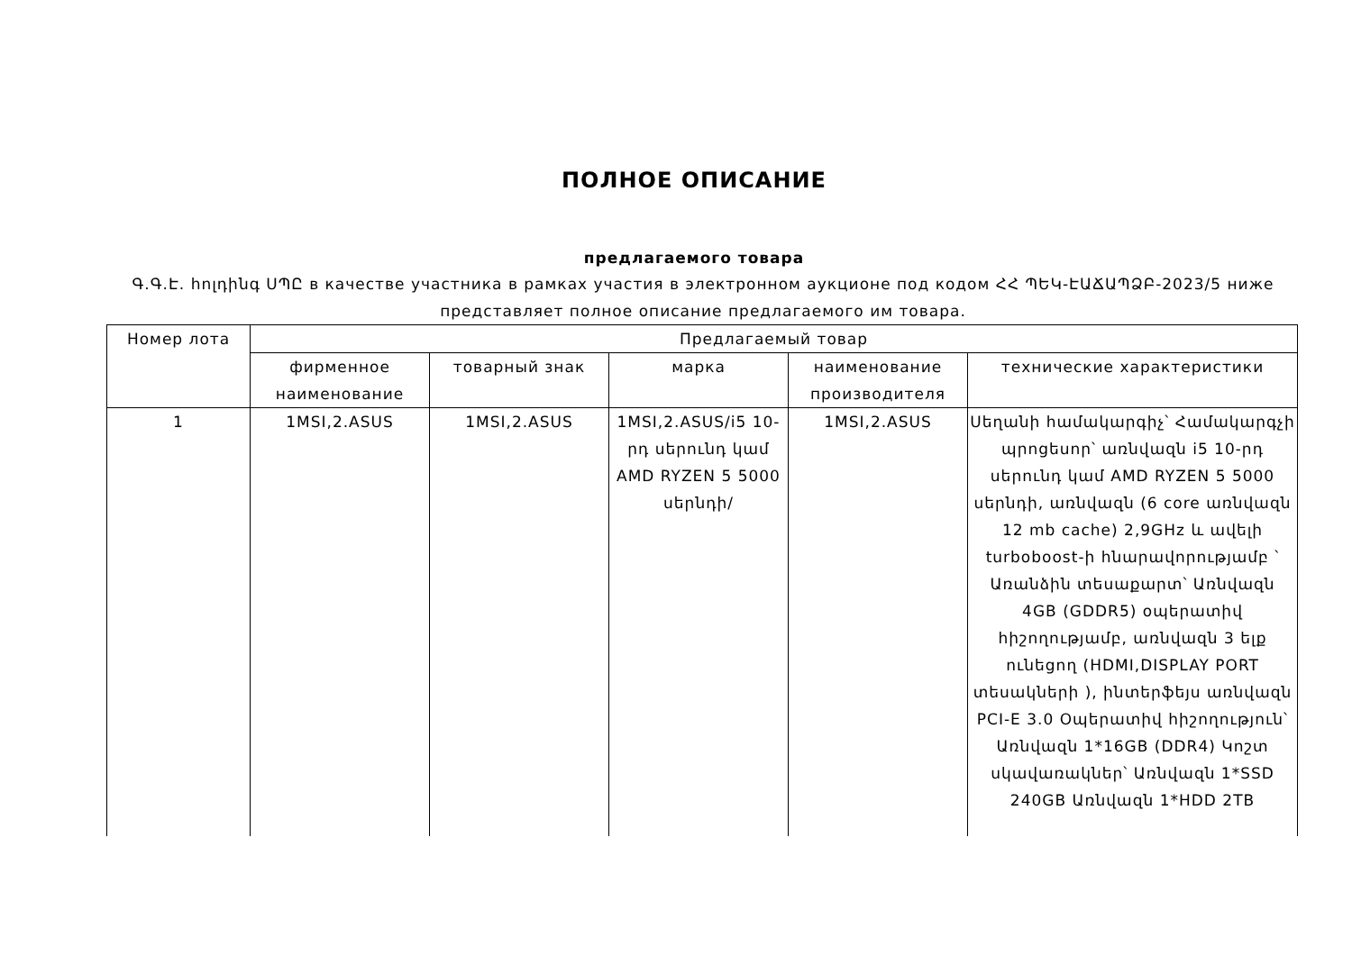ПОЛНОЕ ОПИСАНИЕ
предлагаемого товара
Գ.Գ.Է. հոլդինգ ՍՊԸ в качестве участника в рамках участия в электронном аукционе под кодом ՀՀ ՊԵԿ-ԷԱՃԱՊՁԲ-2023/5 ниже представляет полное описание предлагаемого им товара.
| Номер лота | Предлагаемый товар | | | | |
| --- | --- | --- | --- | --- | --- |
| | фирменное наименование | товарный знак | марка | наименование производителя | технические характеристики |
| 1 | 1MSI,2.ASUS | 1MSI,2.ASUS | 1MSI,2.ASUS/i5 10-րդ սերունդ կամ AMD RYZEN 5 5000 սերնդի/ | 1MSI,2.ASUS | Սեղանի համակարգիչ՝ Համակարգչի պրոցեսոր՝ առնվազն i5 10-րդ սերունդ կամ AMD RYZEN 5 5000 սերնդի, առնվազն (6 core առնվազն 12 mb cache) 2,9GHz և ավելի turboboost-ի հնարավորությամբ ՝ Առանձին տեսաքարտ՝ Առնվազն 4GB (GDDR5) օպերատիվ հիշողությամբ, առնվազն 3 ելք ունեցող (HDMI,DISPLAY PORT տեսակների ), ինտերֆեյս առնվազն PCI-E 3.0 Օպերատիվ հիշողություն՝ Առնվազն 1*16GB (DDR4) Կոշտ սկավառակներ՝ Առնվազն 1*SSD 240GB Առնվազն 1*HDD 2TB |